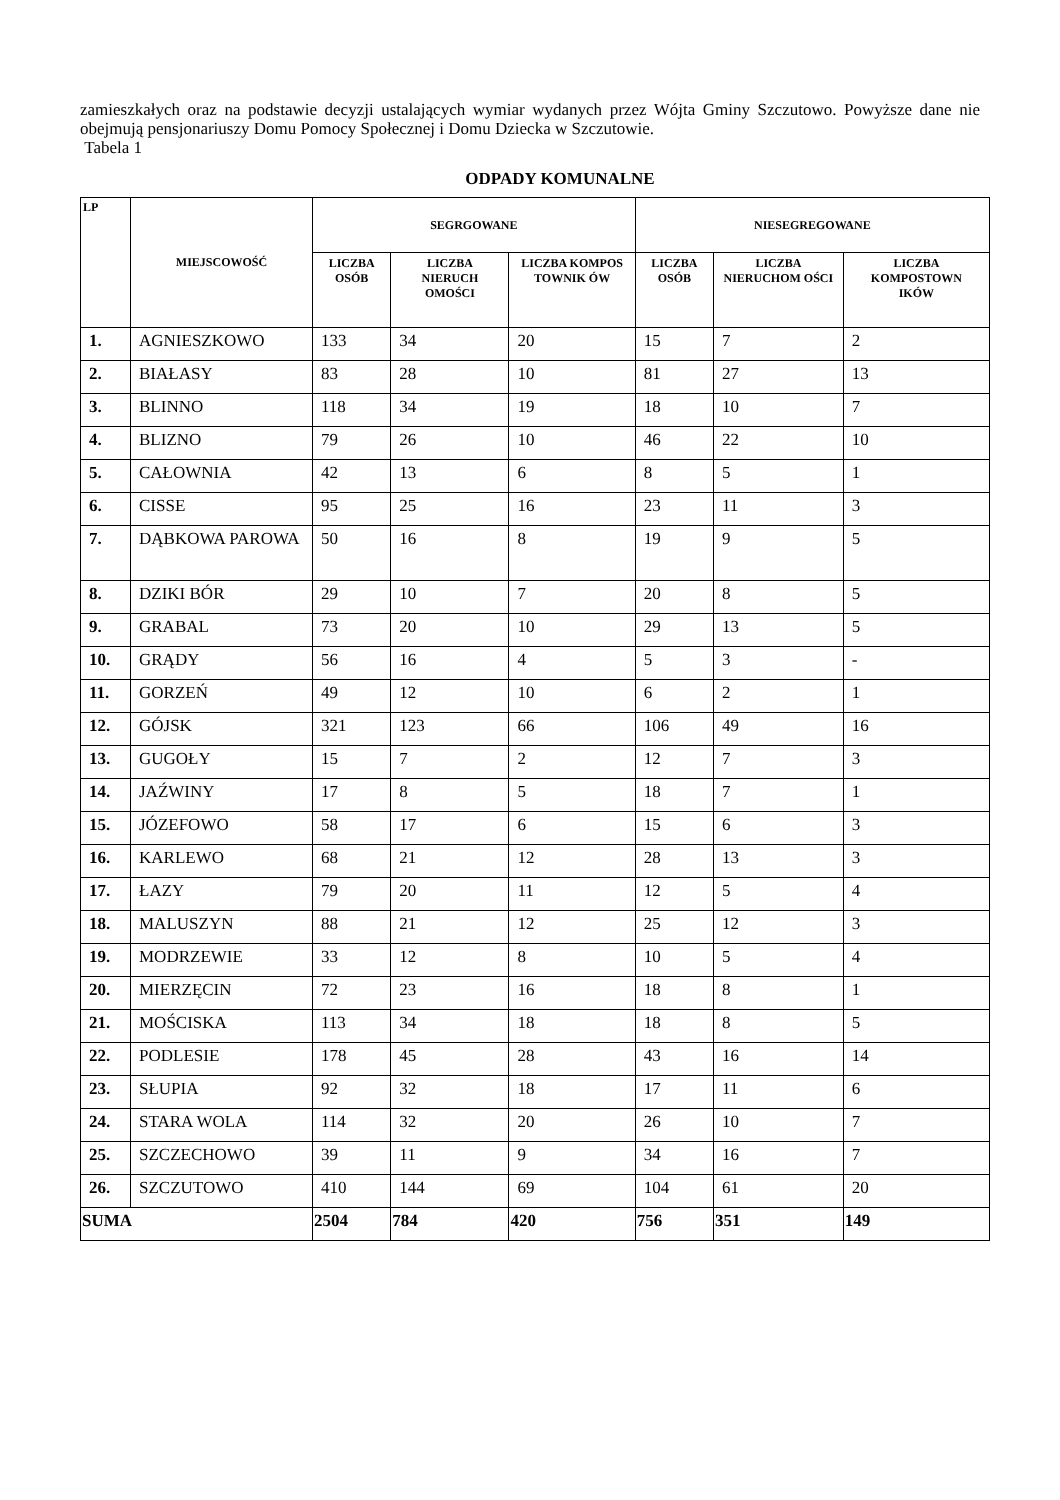zamieszkałych oraz na podstawie decyzji ustalających wymiar wydanych przez Wójta Gminy Szczutowo. Powyższe dane nie obejmują pensjonariuszy Domu Pomocy Społecznej i Domu Dziecka w Szczutowie.
Tabela 1
ODPADY KOMUNALNE
| LP | MIEJSCOWOŚĆ | SEGRGOWANE | | | NIESEGREGOWANE | | |
| --- | --- | --- | --- | --- | --- | --- | --- |
| | | LICZBA OSÓB | LICZBA NIERUCH OMOŚCI | LICZBA KOMPOS TOWNIK ÓW | LICZBA OSÓB | LICZBA NIERUCHOM OŚCI | LICZBA KOMPOSTOWN IKÓW |
| 1. | AGNIESZKOWO | 133 | 34 | 20 | 15 | 7 | 2 |
| 2. | BIAŁASY | 83 | 28 | 10 | 81 | 27 | 13 |
| 3. | BLINNO | 118 | 34 | 19 | 18 | 10 | 7 |
| 4. | BLIZNO | 79 | 26 | 10 | 46 | 22 | 10 |
| 5. | CAŁOWNIA | 42 | 13 | 6 | 8 | 5 | 1 |
| 6. | CISSE | 95 | 25 | 16 | 23 | 11 | 3 |
| 7. | DĄBKOWA PAROWA | 50 | 16 | 8 | 19 | 9 | 5 |
| 8. | DZIKI BÓR | 29 | 10 | 7 | 20 | 8 | 5 |
| 9. | GRABAL | 73 | 20 | 10 | 29 | 13 | 5 |
| 10. | GRĄDY | 56 | 16 | 4 | 5 | 3 | - |
| 11. | GORZEŃ | 49 | 12 | 10 | 6 | 2 | 1 |
| 12. | GÓJSK | 321 | 123 | 66 | 106 | 49 | 16 |
| 13. | GUGOŁY | 15 | 7 | 2 | 12 | 7 | 3 |
| 14. | JAŹWINY | 17 | 8 | 5 | 18 | 7 | 1 |
| 15. | JÓZEFOWO | 58 | 17 | 6 | 15 | 6 | 3 |
| 16. | KARLEWO | 68 | 21 | 12 | 28 | 13 | 3 |
| 17. | ŁAZY | 79 | 20 | 11 | 12 | 5 | 4 |
| 18. | MALUSZYN | 88 | 21 | 12 | 25 | 12 | 3 |
| 19. | MODRZEWIE | 33 | 12 | 8 | 10 | 5 | 4 |
| 20. | MIERZĘCIN | 72 | 23 | 16 | 18 | 8 | 1 |
| 21. | MOŚCISKA | 113 | 34 | 18 | 18 | 8 | 5 |
| 22. | PODLESIE | 178 | 45 | 28 | 43 | 16 | 14 |
| 23. | SŁUPIA | 92 | 32 | 18 | 17 | 11 | 6 |
| 24. | STARA WOLA | 114 | 32 | 20 | 26 | 10 | 7 |
| 25. | SZCZECHOWO | 39 | 11 | 9 | 34 | 16 | 7 |
| 26. | SZCZUTOWO | 410 | 144 | 69 | 104 | 61 | 20 |
| SUMA | | 2504 | 784 | 420 | 756 | 351 | 149 |